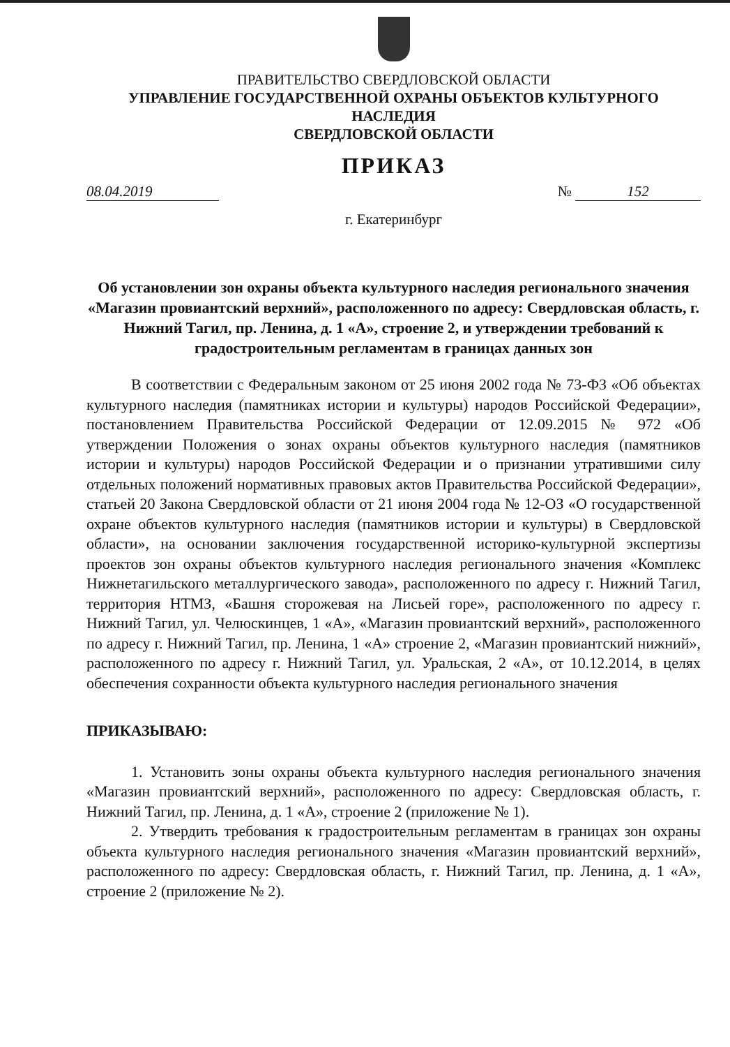ПРАВИТЕЛЬСТВО СВЕРДЛОВСКОЙ ОБЛАСТИ
УПРАВЛЕНИЕ ГОСУДАРСТВЕННОЙ ОХРАНЫ ОБЪЕКТОВ КУЛЬТУРНОГО НАСЛЕДИЯ
СВЕРДЛОВСКОЙ ОБЛАСТИ
ПРИКАЗ
08.04.2019 № 152
г. Екатеринбург
Об установлении зон охраны объекта культурного наследия регионального значения «Магазин провиантский верхний», расположенного по адресу: Свердловская область, г. Нижний Тагил, пр. Ленина, д. 1 «А», строение 2, и утверждении требований к градостроительным регламентам в границах данных зон
В соответствии с Федеральным законом от 25 июня 2002 года № 73-ФЗ «Об объектах культурного наследия (памятниках истории и культуры) народов Российской Федерации», постановлением Правительства Российской Федерации от 12.09.2015 № 972 «Об утверждении Положения о зонах охраны объектов культурного наследия (памятников истории и культуры) народов Российской Федерации и о признании утратившими силу отдельных положений нормативных правовых актов Правительства Российской Федерации», статьей 20 Закона Свердловской области от 21 июня 2004 года № 12-ОЗ «О государственной охране объектов культурного наследия (памятников истории и культуры) в Свердловской области», на основании заключения государственной историко-культурной экспертизы проектов зон охраны объектов культурного наследия регионального значения «Комплекс Нижнетагильского металлургического завода», расположенного по адресу г. Нижний Тагил, территория НТМЗ, «Башня сторожевая на Лисьей горе», расположенного по адресу г. Нижний Тагил, ул. Челюскинцев, 1 «А», «Магазин провиантский верхний», расположенного по адресу г. Нижний Тагил, пр. Ленина, 1 «А» строение 2, «Магазин провиантский нижний», расположенного по адресу г. Нижний Тагил, ул. Уральская, 2 «А», от 10.12.2014, в целях обеспечения сохранности объекта культурного наследия регионального значения
ПРИКАЗЫВАЮ:
1. Установить зоны охраны объекта культурного наследия регионального значения «Магазин провиантский верхний», расположенного по адресу: Свердловская область, г. Нижний Тагил, пр. Ленина, д. 1 «А», строение 2 (приложение № 1).
2. Утвердить требования к градостроительным регламентам в границах зон охраны объекта культурного наследия регионального значения «Магазин провиантский верхний», расположенного по адресу: Свердловская область, г. Нижний Тагил, пр. Ленина, д. 1 «А», строение 2 (приложение № 2).